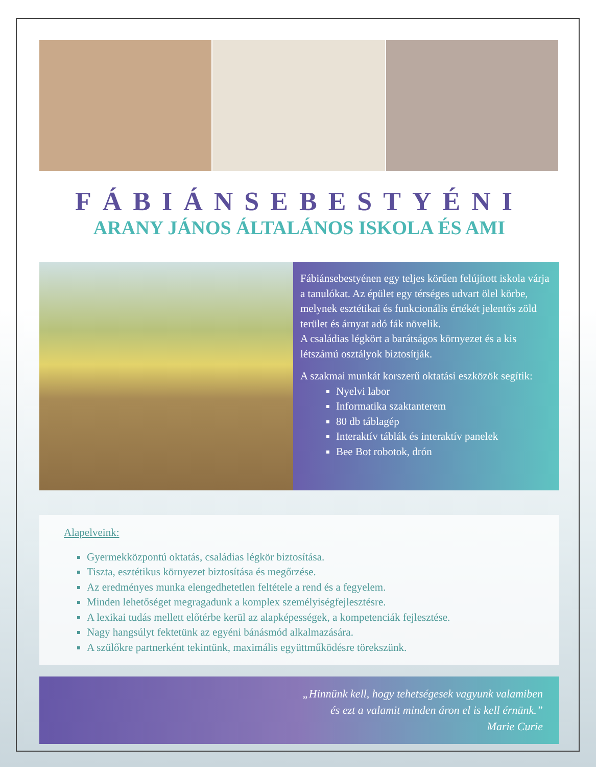FÁBIÁNSEBESTYÉNI
ARANY JÁNOS ÁLTALÁNOS ISKOLA ÉS AMI
Fábiánsebestyénen egy teljes körűen felújított iskola várja a tanulókat. Az épület egy térséges udvart ölel körbe, melynek esztétikai és funkcionális értékét jelentős zöld terület és árnyat adó fák növelik.
A családias légkört a barátságos környezet és a kis létszámú osztályok biztosítják.
A szakmai munkát korszerű oktatási eszközök segítik:
Nyelvi labor
Informatika szaktanterem
80 db táblagép
Interaktív táblák és interaktív panelek
Bee Bot robotok, drón
Alapelveink:
Gyermekközpontú oktatás, családias légkör biztosítása.
Tiszta, esztétikus környezet biztosítása és megőrzése.
Az eredményes munka elengedhetetlen feltétele a rend és a fegyelem.
Minden lehetőséget megragadunk a komplex személyiségfejlesztésre.
A lexikai tudás mellett előtérbe kerül az alapképességek, a kompetenciák fejlesztése.
Nagy hangsúlyt fektetünk az egyéni bánásmód alkalmazására.
A szülőkre partnerként tekintünk, maximális együttműködésre törekszünk.
„Hinnünk kell, hogy tehetségesek vagyunk valamiben
és ezt a valamit minden áron el is kell érnünk.”
Marie Curie